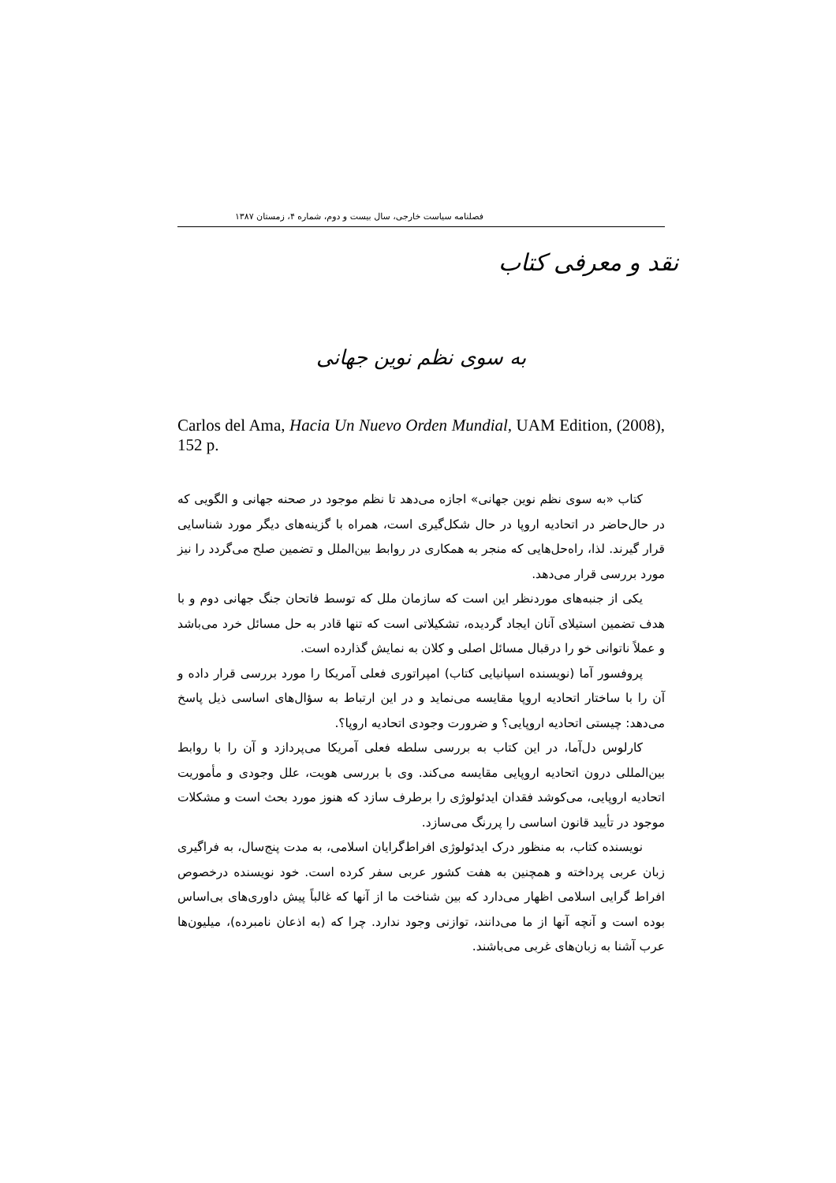فصلنامه سیاست خارجی، سال بیست و دوم، شماره ۴، زمستان ۱۳۸۷
نقد و معرفی کتاب
به سوی نظم نوین جهانی
Carlos del Ama, Hacia Un Nuevo Orden Mundial, UAM Edition, (2008), 152 p.
کتاب «به سوی نظم نوین جهانی» اجازه می‌دهد تا نظم موجود در صحنه جهانی و الگویی که در حال‌حاضر در اتحادیه اروپا در حال شکل‌گیری است، همراه با گزینه‌های دیگر مورد شناسایی قرار گیرند. لذا، راه‌حل‌هایی که منجر به همکاری در روابط بین‌الملل و تضمین صلح می‌گردد را نیز مورد بررسی قرار می‌دهد.
یکی از جنبه‌های موردنظر این است که سازمان ملل که توسط فاتحان جنگ جهانی دوم و با هدف تضمین استیلای آنان ایجاد گردیده، تشکیلاتی است که تنها قادر به حل مسائل خرد می‌باشد و عملاً ناتوانی خو را درقبال مسائل اصلی و کلان به نمایش گذارده است.
پروفسور آما (نویسنده اسپانیایی کتاب) امپراتوری فعلی آمریکا را مورد بررسی قرار داده و آن را با ساختار اتحادیه اروپا مقایسه می‌نماید و در این ارتباط به سؤال‌های اساسی ذیل پاسخ می‌دهد: چیستی اتحادیه اروپایی؟ و ضرورت وجودی اتحادیه اروپا؟.
کارلوس دل‌آما، در این کتاب به بررسی سلطه فعلی آمریکا می‌پردازد و آن را با روابط بین‌المللی درون اتحادیه اروپایی مقایسه می‌کند. وی با بررسی هویت، علل وجودی و مأموریت اتحادیه اروپایی، می‌کوشد فقدان ایدئولوژی را برطرف سازد که هنوز مورد بحث است و مشکلات موجود در تأیید قانون اساسی را پررنگ می‌سازد.
نویسنده کتاب، به منظور درک ایدئولوژی افراط‌گرایان اسلامی، به مدت پنج‌سال، به فراگیری زبان عربی پرداخته و همچنین به هفت کشور عربی سفر کرده است. خود نویسنده درخصوص افراط گرایی اسلامی اظهار می‌دارد که بین شناخت ما از آنها که غالباً پیش داوری‌های بی‌اساس بوده است و آنچه آنها از ما می‌دانند، توازنی وجود ندارد. چرا که (به اذعان نامبرده)، میلیون‌ها عرب آشنا به زبان‌های غربی می‌باشند.